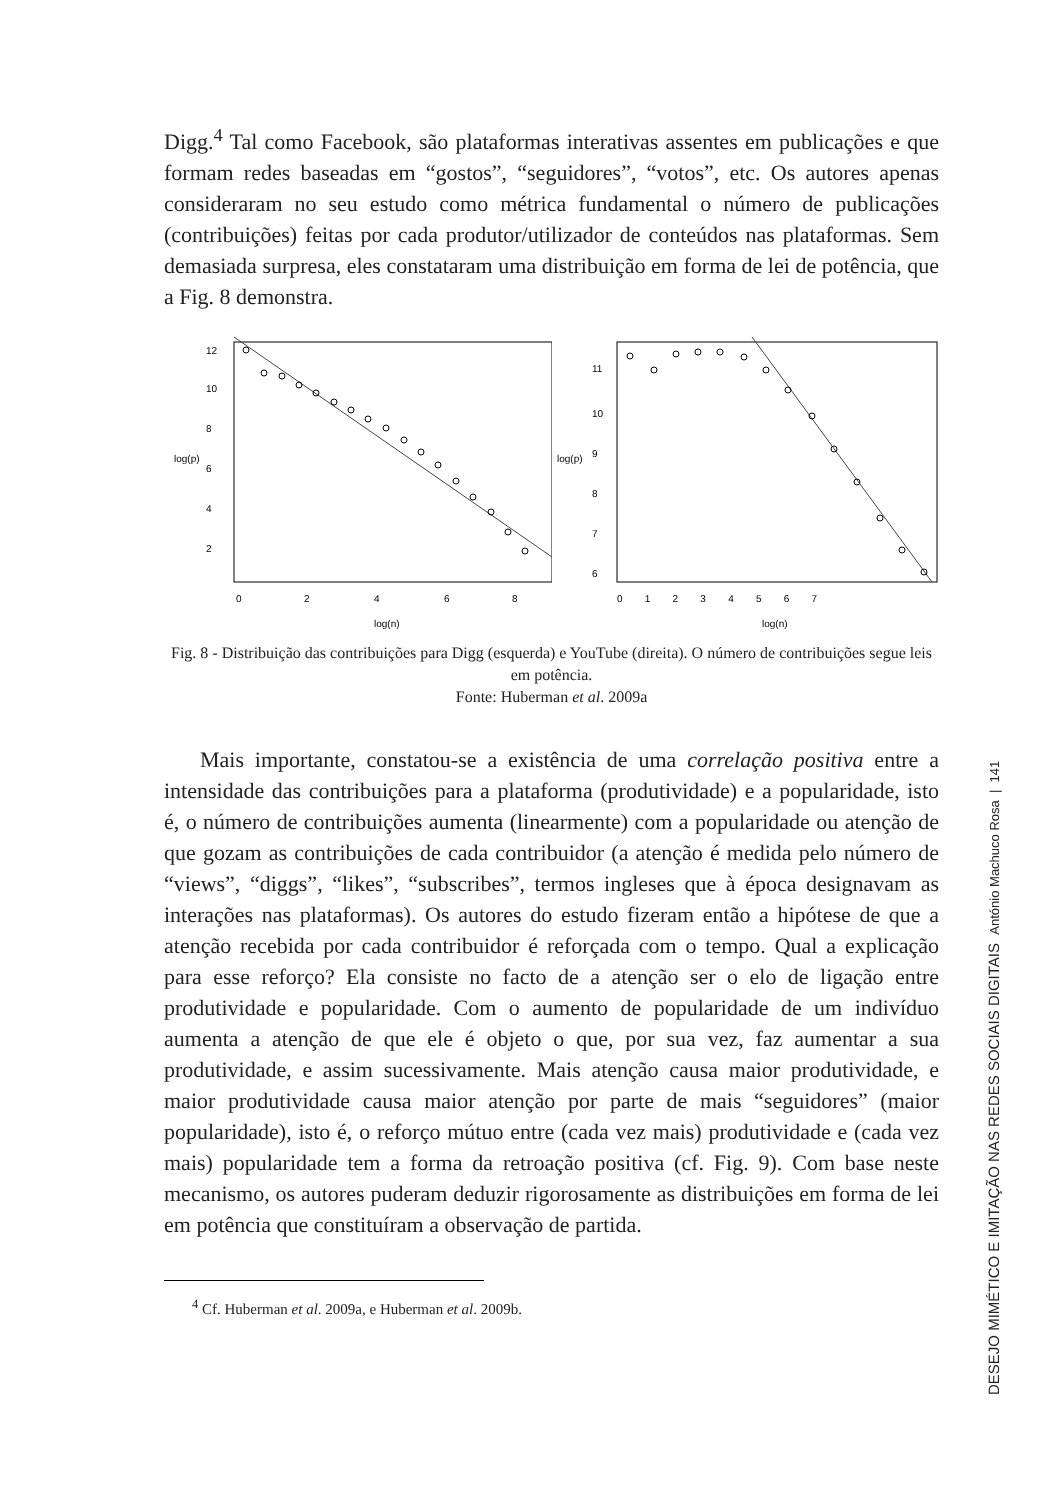Digg.<sup>4</sup> Tal como Facebook, são plataformas interativas assentes em publicações e que formam redes baseadas em “gostos”, “seguidores”, “votos”, etc. Os autores apenas consideraram no seu estudo como métrica fundamental o número de publicações (contribuições) feitas por cada produtor/utilizador de conteúdos nas plataformas. Sem demasiada surpresa, eles constataram uma distribuição em forma de lei de potência, que a Fig. 8 demonstra.
0
2
4
6
8
log(n)
log(p)
2
4
6
8
10
12
0 1 2 3 4 5 6 7
log(n)
log(p)
6
7
8
9
10
11
Fig. 8 - Distribuição das contribuições para Digg (esquerda) e YouTube (direita). O número de contribuições segue leis em potência.
Fonte: Huberman et al. 2009a
Mais importante, constatou-se a existência de uma correlação positiva entre a intensidade das contribuições para a plataforma (produtividade) e a popularidade, isto é, o número de contribuições aumenta (linearmente) com a popularidade ou atenção de que gozam as contribuições de cada contribuidor (a atenção é medida pelo número de “views”, “diggs”, “likes”, “subscribes”, termos ingleses que à época designavam as interações nas plataformas). Os autores do estudo fizeram então a hipótese de que a atenção recebida por cada contribuidor é reforçada com o tempo. Qual a explicação para esse reforço? Ela consiste no facto de a atenção ser o elo de ligação entre produtividade e popularidade. Com o aumento de popularidade de um indivíduo aumenta a atenção de que ele é objeto o que, por sua vez, faz aumentar a sua produtividade, e assim sucessivamente. Mais atenção causa maior produtividade, e maior produtividade causa maior atenção por parte de mais “seguidores” (maior popularidade), isto é, o reforço mútuo entre (cada vez mais) produtividade e (cada vez mais) popularidade tem a forma da retroação positiva (cf. Fig. 9). Com base neste mecanismo, os autores puderam deduzir rigorosamente as distribuições em forma de lei em potência que constituíram a observação de partida.
<sup>4</sup> Cf. Huberman et al. 2009a, e Huberman et al. 2009b.
DESEJO MIMÉTICO E IMITAÇÃO NAS REDES SOCIAIS DIGITAIS António Machuco Rosa | 141